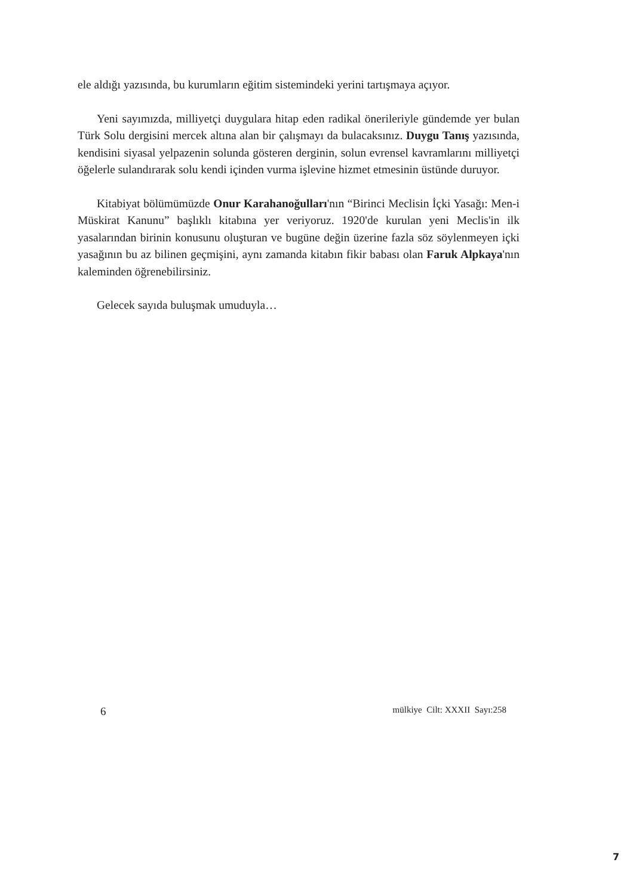ele aldığı yazısında, bu kurumların eğitim sistemindeki yerini tartışmaya açıyor.
Yeni sayımızda, milliyetçi duygulara hitap eden radikal önerileriyle gündemde yer bulan Türk Solu dergisini mercek altına alan bir çalışmayı da bulacaksınız. Duygu Tanış yazısında, kendisini siyasal yelpazenin solunda gösteren derginin, solun evrensel kavramlarını milliyetçi öğelerle sulandırarak solu kendi içinden vurma işlevine hizmet etmesinin üstünde duruyor.
Kitabiyat bölümümüzde Onur Karahanoğulları'nın “Birinci Meclisin İçki Yasağı: Men-i Müskirat Kanunu” başlıklı kitabına yer veriyoruz. 1920'de kurulan yeni Meclis'in ilk yasalarından birinin konusunu oluşturan ve bugüne değin üzerine fazla söz söylenmeyen içki yasağının bu az bilinen geçmişini, aynı zamanda kitabın fikir babası olan Faruk Alpkaya'nın kaleminden öğrenebilirsiniz.
Gelecek sayıda buluşmak umuduyla…
6 mülkiye Cilt: XXXII Sayı:258
7